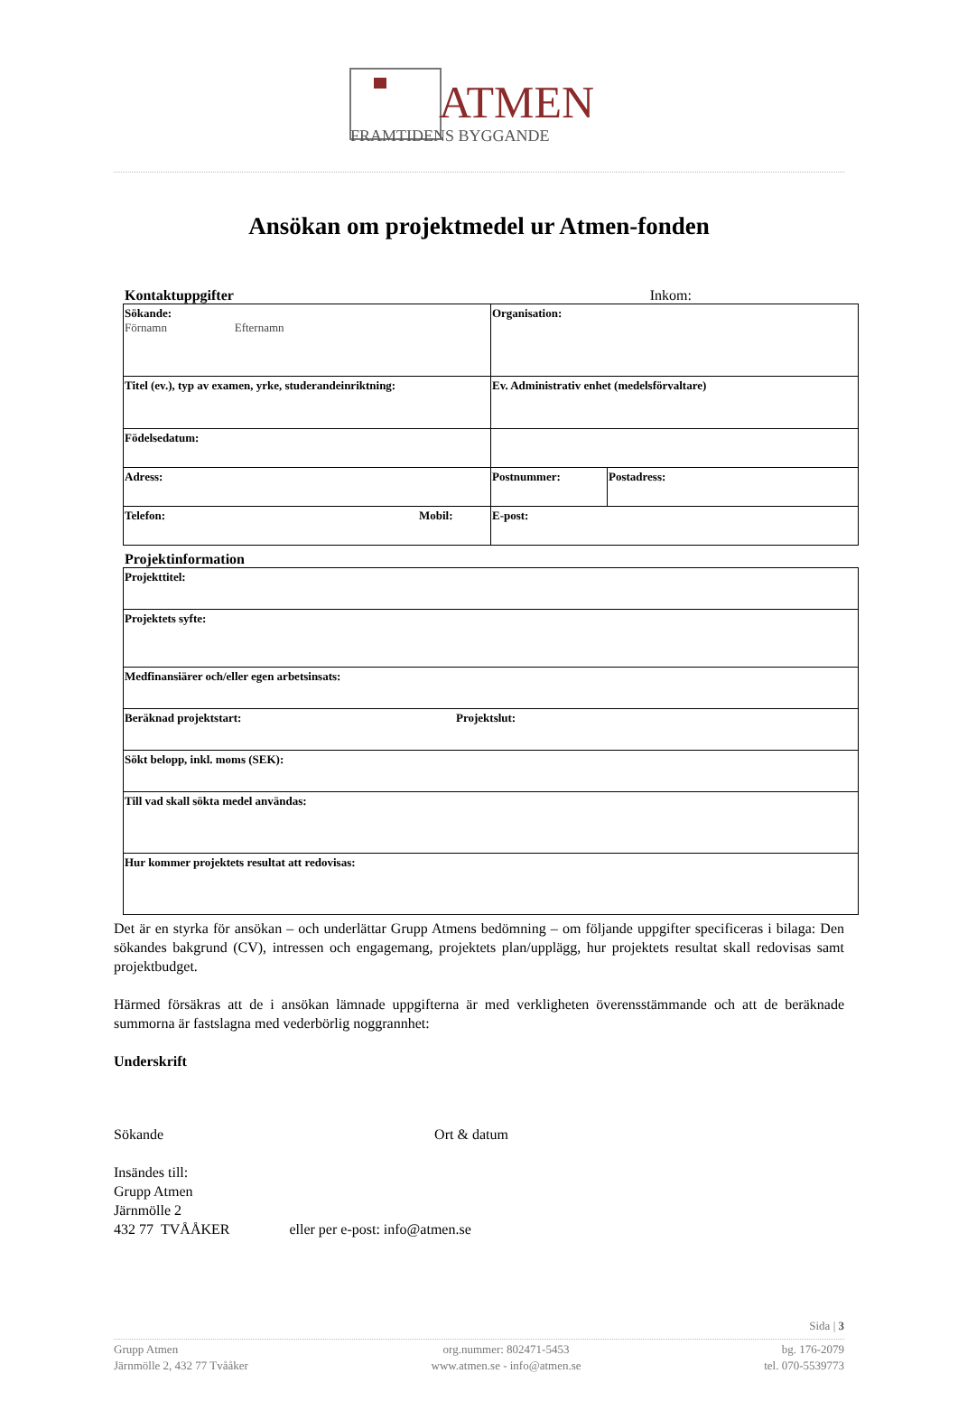ATMEN
FRAMTIDENS BYGGANDE
Ansökan om projektmedel ur Atmen-fonden
Kontaktuppgifter Inkom:
| Sökande: Förnamn Efternamn | | Organisation: | |
| Titel (ev.), typ av examen, yrke, studerandeinriktning: | | Ev. Administrativ enhet (medelsförvaltare) | |
| Födelsedatum: | | | |
| Adress: | | Postnummer: | Postadress: |
| Telefon: | Mobil: | E-post: | |
Projektinformation
| Projekttitel: | |
| Projektets syfte: | |
| Medfinansiärer och/eller egen arbetsinsats: | |
| Beräknad projektstart: | Projektslut: |
| Sökt belopp, inkl. moms (SEK): | |
| Till vad skall sökta medel användas: | |
| Hur kommer projektets resultat att redovisas: | |
Det är en styrka för ansökan – och underlättar Grupp Atmens bedömning – om följande uppgifter specificeras i bilaga: Den sökandes bakgrund (CV), intressen och engagemang, projektets plan/upplägg, hur projektets resultat skall redovisas samt projektbudget.
Härmed försäkras att de i ansökan lämnade uppgifterna är med verkligheten överensstämmande och att de beräknade summorna är fastslagna med vederbörlig noggrannhet:
Underskrift
Sökande Ort & datum
Insändes till:
Grupp Atmen
Järnmölle 2
432 77 TVÅÅKER eller per e-post: info@atmen.se
Sida | 3
Grupp Atmen
Järnmölle 2, 432 77 Tvååker
org.nummer: 802471-5453
www.atmen.se - info@atmen.se
bg. 176-2079
tel. 070-5539773